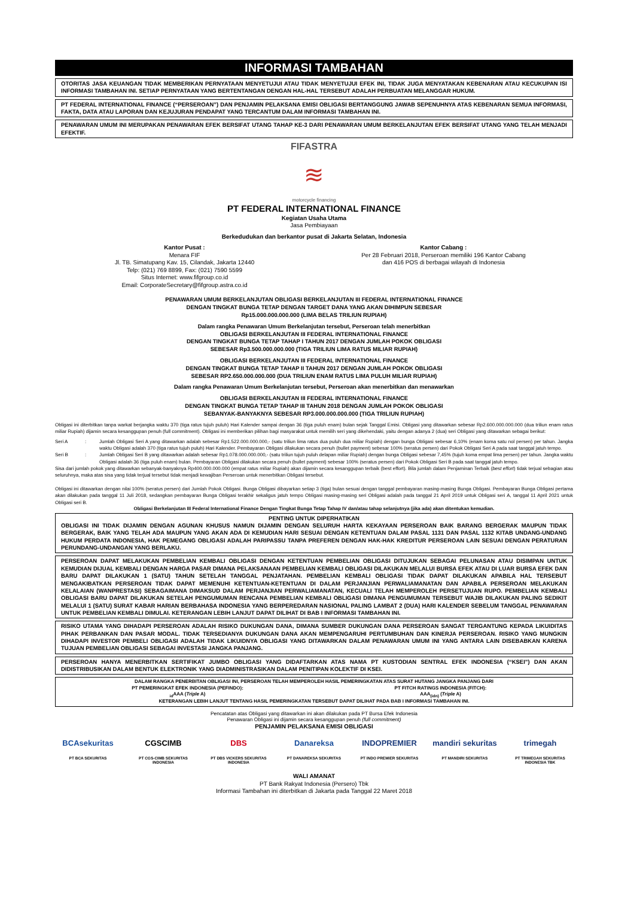INFORMASI TAMBAHAN
OTORITAS JASA KEUANGAN TIDAK MEMBERIKAN PERNYATAAN MENYETUJUI ATAU TIDAK MENYETUJUI EFEK INI, TIDAK JUGA MENYATAKAN KEBENARAN ATAU KECUKUPAN ISI INFORMASI TAMBAHAN INI. SETIAP PERNYATAAN YANG BERTENTANGAN DENGAN HAL-HAL TERSEBUT ADALAH PERBUATAN MELANGGAR HUKUM.
PT FEDERAL INTERNATIONAL FINANCE (“PERSEROAN”) DAN PENJAMIN PELAKSANA EMISI OBLIGASI BERTANGGUNG JAWAB SEPENUHNYA ATAS KEBENARAN SEMUA INFORMASI, FAKTA, DATA ATAU LAPORAN DAN KEJUJURAN PENDAPAT YANG TERCANTUM DALAM INFORMASI TAMBAHAN INI.
PENAWARAN UMUM INI MERUPAKAN PENAWARAN EFEK BERSIFAT UTANG TAHAP KE-3 DARI PENAWARAN UMUM BERKELANJUTAN EFEK BERSIFAT UTANG YANG TELAH MENJADI EFEKTIF.
FIFASTRA
≋
motorcycle financing
PT FEDERAL INTERNATIONAL FINANCE
Kegiatan Usaha Utama
Jasa Pembiayaan
Berkedudukan dan berkantor pusat di Jakarta Selatan, Indonesia
Kantor Pusat :
Menara FIF
Jl. TB. Simatupang Kav. 15, Cilandak, Jakarta 12440
Telp: (021) 769 8899, Fax: (021) 7590 5599
Situs Internet: www.fifgroup.co.id
Email: CorporateSecretary@fifgroup.astra.co.id
Kantor Cabang :
Per 28 Februari 2018, Perseroan memiliki 196 Kantor Cabang
dan 416 POS di berbagai wilayah di Indonesia
PENAWARAN UMUM BERKELANJUTAN OBLIGASI BERKELANJUTAN III FEDERAL INTERNATIONAL FINANCE
DENGAN TINGKAT BUNGA TETAP DENGAN TARGET DANA YANG AKAN DIHIMPUN SEBESAR
Rp15.000.000.000.000 (LIMA BELAS TRILIUN RUPIAH)
Dalam rangka Penawaran Umum Berkelanjutan tersebut, Perseroan telah menerbitkan
OBLIGASI BERKELANJUTAN III FEDERAL INTERNATIONAL FINANCE
DENGAN TINGKAT BUNGA TETAP TAHAP I TAHUN 2017 DENGAN JUMLAH POKOK OBLIGASI
SEBESAR Rp3.500.000.000.000 (TIGA TRILIUN LIMA RATUS MILIAR RUPIAH)
OBLIGASI BERKELANJUTAN III FEDERAL INTERNATIONAL FINANCE
DENGAN TINGKAT BUNGA TETAP TAHAP II TAHUN 2017 DENGAN JUMLAH POKOK OBLIGASI
SEBESAR RP2.650.000.000.000 (DUA TRILIUN ENAM RATUS LIMA PULUH MILIAR RUPIAH)
Dalam rangka Penawaran Umum Berkelanjutan tersebut, Perseroan akan menerbitkan dan menawarkan
OBLIGASI BERKELANJUTAN III FEDERAL INTERNATIONAL FINANCE
DENGAN TINGKAT BUNGA TETAP TAHAP III TAHUN 2018 DENGAN JUMLAH POKOK OBLIGASI
SEBANYAK-BANYAKNYA SEBESAR RP3.000.000.000.000 (TIGA TRILIUN RUPIAH)
Obligasi ini diterbitkan tanpa warkat berjangka waktu 370 (tiga ratus tujuh puluh) Hari Kalender sampai dengan 36 (tiga puluh enam) bulan sejak Tanggal Emisi. Obligasi yang ditawarkan sebesar Rp2.600.000.000.000 (dua triliun enam ratus miliar Rupiah) dijamin secara kesanggupan penuh (full commitment). Obligasi ini memberikan pilihan bagi masyarakat untuk memilih seri yang dikehendaki, yaitu dengan adanya 2 (dua) seri Obligasi yang ditawarkan sebagai berikut:
Seri A: Jumlah Obligasi Seri A yang ditawarkan adalah sebesar Rp1.522.000.000.000,- (satu triliun lima ratus dua puluh dua miliar Rupiah) dengan bunga Obligasi sebesar 6,10% (enam koma satu nol persen) per tahun. Jangka waktu Obligasi adalah 370 (tiga ratus tujuh puluh) Hari Kalender. Pembayaran Obligasi dilakukan secara penuh (bullet payment) sebesar 100% (seratus persen) dari Pokok Obligasi Seri A pada saat tanggal jatuh tempo.
Seri B: Jumlah Obligasi Seri B yang ditawarkan adalah sebesar Rp1.078.000.000.000,- (satu triliun tujuh puluh delapan miliar Rupiah) dengan bunga Obligasi sebesar 7,45% (tujuh koma empat lima persen) per tahun. Jangka waktu Obligasi adalah 36 (tiga puluh enam) bulan. Pembayaran Obligasi dilakukan secara penuh (bullet payment) sebesar 100% (seratus persen) dari Pokok Obligasi Seri B pada saat tanggal jatuh tempo.
Sisa dari jumlah pokok yang ditawarkan sebanyak-banyaknya Rp400.000.000.000 (empat ratus miliar Rupiah) akan dijamin secara kesanggupan terbaik (best effort). Bila jumlah dalam Penjaminan Terbaik (best effort) tidak terjual sebagian atau seluruhnya, maka atas sisa yang tidak terjual tersebut tidak menjadi kewajiban Perseroan untuk menerbitkan Obligasi tersebut.
Obligasi ini ditawarkan dengan nilai 100% (seratus persen) dari Jumlah Pokok Obligasi. Bunga Obligasi dibayarkan setiap 3 (tiga) bulan sesuai dengan tanggal pembayaran masing-masing Bunga Obligasi. Pembayaran Bunga Obligasi pertama akan dilakukan pada tanggal 11 Juli 2018, sedangkan pembayaran Bunga Obligasi terakhir sekaligus jatuh tempo Obligasi masing-masing seri Obligasi adalah pada tanggal 21 April 2019 untuk Obligasi seri A, tanggal 11 April 2021 untuk Obligasi seri B.
Obligasi Berkelanjutan III Federal International Finance Dengan Tingkat Bunga Tetap Tahap IV dan/atau tahap selanjutnya (jika ada) akan ditentukan kemudian.
PENTING UNTUK DIPERHATIKAN
OBLIGASI INI TIDAK DIJAMIN DENGAN AGUNAN KHUSUS NAMUN DIJAMIN DENGAN SELURUH HARTA KEKAYAAN PERSEROAN BAIK BARANG BERGERAK MAUPUN TIDAK BERGERAK, BAIK YANG TELAH ADA MAUPUN YANG AKAN ADA DI KEMUDIAN HARI SESUAI DENGAN KETENTUAN DALAM PASAL 1131 DAN PASAL 1132 KITAB UNDANG-UNDANG HUKUM PERDATA INDONESIA, HAK PEMEGANG OBLIGASI ADALAH PARIPASSU TANPA PREFEREN DENGAN HAK-HAK KREDITUR PERSEROAN LAIN SESUAI DENGAN PERATURAN PERUNDANG-UNDANGAN YANG BERLAKU.
PERSEROAN DAPAT MELAKUKAN PEMBELIAN KEMBALI OBLIGASI DENGAN KETENTUAN PEMBELIAN OBLIGASI DITUJUKAN SEBAGAI PELUNASAN ATAU DISIMPAN UNTUK KEMUDIAN DIJUAL KEMBALI DENGAN HARGA PASAR DIMANA PELAKSANAAN PEMBELIAN KEMBALI OBLIGASI DILAKUKAN MELALUI BURSA EFEK ATAU DI LUAR BURSA EFEK DAN BARU DAPAT DILAKUKAN 1 (SATU) TAHUN SETELAH TANGGAL PENJATAHAN. PEMBELIAN KEMBALI OBLIGASI TIDAK DAPAT DILAKUKAN APABILA HAL TERSEBUT MENGAKIBATKAN PERSEROAN TIDAK DAPAT MEMENUHI KETENTUAN-KETENTUAN DI DALAM PERJANJIAN PERWALIAMANATAN DAN APABILA PERSEROAN MELAKUKAN KELALAIAN (WANPRESTASI) SEBAGAIMANA DIMAKSUD DALAM PERJANJIAN PERWALIAMANATAN, KECUALI TELAH MEMPEROLEH PERSETUJUAN RUPO. PEMBELIAN KEMBALI OBLIGASI BARU DAPAT DILAKUKAN SETELAH PENGUMUMAN RENCANA PEMBELIAN KEMBALI OBLIGASI DIMANA PENGUMUMAN TERSEBUT WAJIB DILAKUKAN PALING SEDIKIT MELALUI 1 (SATU) SURAT KABAR HARIAN BERBAHASA INDONESIA YANG BERPEREDARAN NASIONAL PALING LAMBAT 2 (DUA) HARI KALENDER SEBELUM TANGGAL PENAWARAN UNTUK PEMBELIAN KEMBALI DIMULAI. KETERANGAN LEBIH LANJUT DAPAT DILIHAT DI BAB I INFORMASI TAMBAHAN INI.
RISIKO UTAMA YANG DIHADAPI PERSEROAN ADALAH RISIKO DUKUNGAN DANA, DIMANA SUMBER DUKUNGAN DANA PERSEROAN SANGAT TERGANTUNG KEPADA LIKUIDITAS PIHAK PERBANKAN DAN PASAR MODAL. TIDAK TERSEDIANYA DUKUNGAN DANA AKAN MEMPENGARUHI PERTUMBUHAN DAN KINERJA PERSEROAN. RISIKO YANG MUNGKIN DIHADAPI INVESTOR PEMBELI OBLIGASI ADALAH TIDAK LIKUIDNYA OBLIGASI YANG DITAWARKAN DALAM PENAWARAN UMUM INI YANG ANTARA LAIN DISEBABKAN KARENA TUJUAN PEMBELIAN OBLIGASI SEBAGAI INVESTASI JANGKA PANJANG.
PERSEROAN HANYA MENERBITKAN SERTIFIKAT JUMBO OBLIGASI YANG DIDAFTARKAN ATAS NAMA PT KUSTODIAN SENTRAL EFEK INDONESIA (“KSEI”) DAN AKAN DIDISTRIBUSIKAN DALAM BENTUK ELEKTRONIK YANG DIADMINISTRASIKAN DALAM PENITIPAN KOLEKTIF DI KSEI.
DALAM RANGKA PENERBITAN OBLIGASI INI, PERSEROAN TELAH MEMPEROLEH HASIL PEMERINGKATAN ATAS SURAT HUTANG JANGKA PANJANG DARI
PT PEMERINGKAT EFEK INDONESIA (PEFINDO):
<sub>id</sub>AAA (Triple A)
PT FITCH RATINGS INDONESIA (FITCH):
AAA<sub>(idn)</sub> (Triple A)
KETERANGAN LEBIH LANJUT TENTANG HASIL PEMERINGKATAN TERSEBUT DAPAT DILIHAT PADA BAB I INFORMASI TAMBAHAN INI.
Pencatatan atas Obligasi yang ditawarkan ini akan dilakukan pada PT Bursa Efek Indonesia
Penawaran Obligasi ini dijamin secara kesanggupan penuh (full commitment)
PENJAMIN PELAKSANA EMISI OBLIGASI
BCAsekuritas
PT BCA SEKURITAS
CGSCIMB
PT CGS-CIMB SEKURITAS INDONESIA
DBS
PT DBS VICKERS SEKURITAS INDONESIA
Danareksa
PT DANAREKSA SEKURITAS
INDOPREMIER
PT INDO PREMIER SEKURITAS
mandiri sekuritas
PT MANDIRI SEKURITAS
trimegah
PT TRIMEGAH SEKURITAS INDONESIA TBK
WALI AMANAT
PT Bank Rakyat Indonesia (Persero) Tbk
Informasi Tambahan ini diterbitkan di Jakarta pada Tanggal 22 Maret 2018